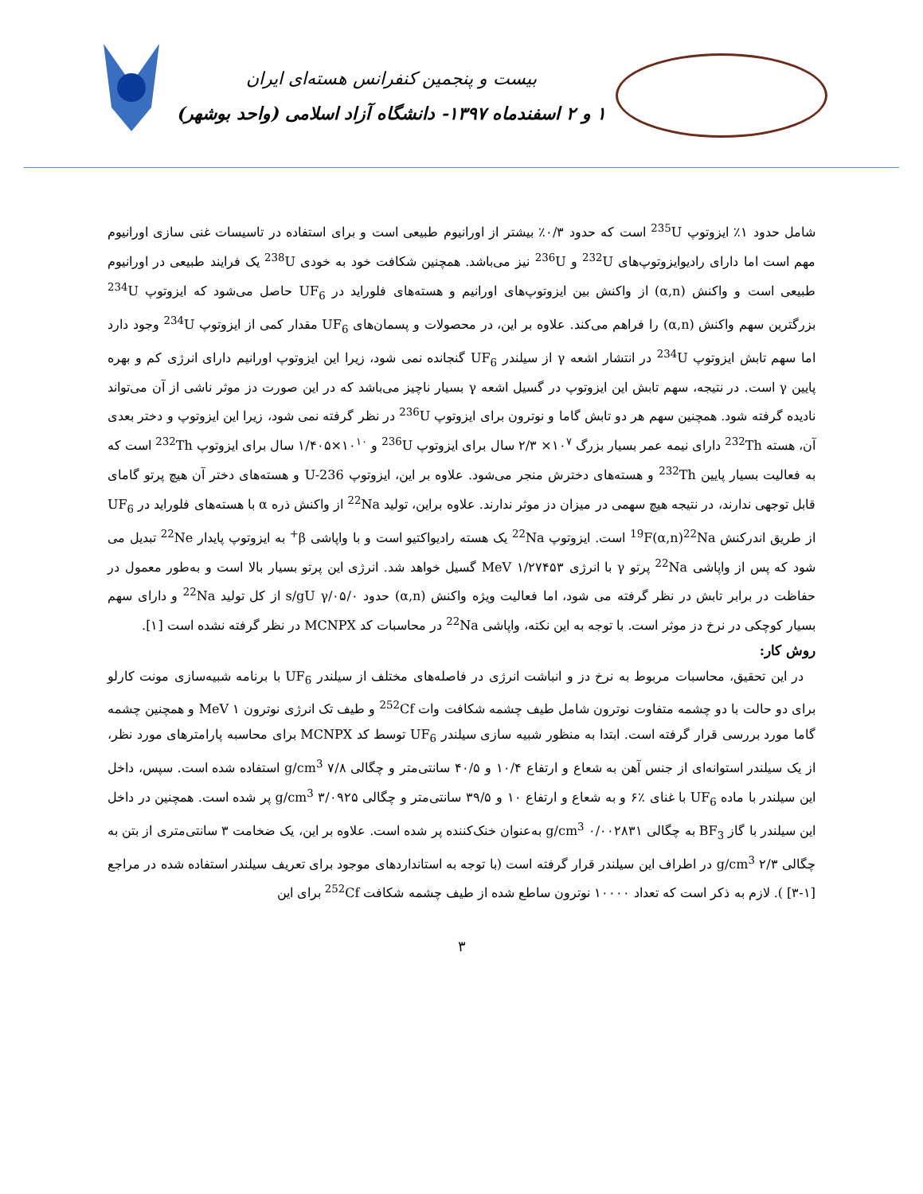بیست و پنجمین کنفرانس هسته‌ای ایران
۱ و ۲ اسفندماه ۱۳۹۷- دانشگاه آزاد اسلامی (واحد بوشهر)
شامل حدود ۱٪ ایزوتوپ <sup>235</sup>U است که حدود ۰/۳٪ بیشتر از اورانیوم طبیعی است و برای استفاده در تاسیسات غنی سازی اورانیوم مهم است اما دارای رادیوایزوتوپ‌های <sup>232</sup>U و <sup>236</sup>U نیز می‌باشد. همچنین شکافت خود به خودی <sup>238</sup>U یک فرایند طبیعی در اورانیوم طبیعی است و واکنش (α,n) از واکنش بین ایزوتوپ‌های اورانیم و هسته‌های فلوراید در UF<sub>6</sub> حاصل می‌شود که ایزوتوپ <sup>234</sup>U بزرگترین سهم واکنش (α,n) را فراهم می‌کند. علاوه بر این، در محصولات و پسمان‌های UF<sub>6</sub> مقدار کمی از ایزوتوپ <sup>234</sup>U وجود دارد اما سهم تابش ایزوتوپ <sup>234</sup>U در انتشار اشعه γ از سیلندر UF<sub>6</sub> گنجانده نمی شود، زیرا این ایزوتوپ اورانیم دارای انرژی کم و بهره پایین γ است. در نتیجه، سهم تابش این ایزوتوپ در گسیل اشعه γ بسیار ناچیز می‌باشد که در این صورت دز موثر ناشی از آن می‌تواند نادیده گرفته شود. همچنین سهم هر دو تابش گاما و نوترون برای ایزوتوپ <sup>236</sup>U در نظر گرفته نمی شود، زیرا این ایزوتوپ و دختر بعدی آن، هسته <sup>232</sup>Th دارای نیمه عمر بسیار بزرگ ۱۰<sup>۷</sup>× ۲/۳ سال برای ایزوتوپ <sup>236</sup>U و ۱۰<sup>۱۰</sup>×۱/۴۰۵ سال برای ایزوتوپ <sup>232</sup>Th است که به فعالیت بسیار پایین <sup>232</sup>Th و هسته‌های دخترش منجر می‌شود. علاوه بر این، ایزوتوپ U-236 و هسته‌های دختر آن هیچ پرتو گامای قابل توجهی ندارند، در نتیجه هیچ سهمی در میزان دز موثر ندارند. علاوه براین، تولید <sup>22</sup>Na از واکنش ذره α با هسته‌های فلوراید در UF<sub>6</sub> از طریق اندرکنش <sup>19</sup>F(α,n)<sup>22</sup>Na است. ایزوتوپ <sup>22</sup>Na یک هسته رادیواکتیو است و با واپاشی β<sup>+</sup> به ایزوتوپ پایدار <sup>22</sup>Ne تبدیل می شود که پس از واپاشی <sup>22</sup>Na پرتو γ با انرژی MeV ۱/۲۷۴۵۳ گسیل خواهد شد. انرژی این پرتو بسیار بالا است و به‌طور معمول در حفاظت در برابر تابش در نظر گرفته می شود، اما فعالیت ویژه واکنش (α,n) حدود ۰۵/۰/s/gU γ از کل تولید <sup>22</sup>Na و دارای سهم بسیار کوچکی در نرخ دز موثر است. با توجه به این نکته، واپاشی <sup>22</sup>Na در محاسبات کد MCNPX در نظر گرفته نشده است [۱].
روش کار:
در این تحقیق، محاسبات مربوط به نرخ دز و انباشت انرژی در فاصله‌های مختلف از سیلندر UF<sub>6</sub> با برنامه شبیه‌سازی مونت کارلو برای دو حالت با دو چشمه متفاوت نوترون شامل طیف چشمه شکافت وات <sup>252</sup>Cf و طیف تک انرژی نوترون MeV ۱ و همچنین چشمه گاما مورد بررسی قرار گرفته است. ابتدا به منظور شبیه سازی سیلندر UF<sub>6</sub> توسط کد MCNPX برای محاسبه پارامترهای مورد نظر، از یک سیلندر استوانه‌ای از جنس آهن به شعاع و ارتفاع ۱۰/۴ و ۴۰/۵ سانتی‌متر و چگالی g/cm<sup>3</sup> ۷/۸ استفاده شده است. سپس، داخل این سیلندر با ماده UF<sub>6</sub> با غنای ٪۶ و به شعاع و ارتفاع ۱۰ و ۳۹/۵ سانتی‌متر و چگالی g/cm<sup>3</sup> ۳/۰۹۲۵ پر شده است. همچنین در داخل این سیلندر با گاز BF<sub>3</sub> به چگالی g/cm<sup>3</sup> ۰/۰۰۲۸۳۱ به‌عنوان خنک‌کننده پر شده است. علاوه بر این، یک ضخامت ۳ سانتی‌متری از بتن به چگالی g/cm<sup>3</sup> ۲/۳ در اطراف این سیلندر قرار گرفته است (با توجه به استانداردهای موجود برای تعریف سیلندر استفاده شده در مراجع [۱-۳] ). لازم به ذکر است که تعداد ۱۰۰۰۰ نوترون ساطع شده از طیف چشمه شکافت <sup>252</sup>Cf برای این
۳